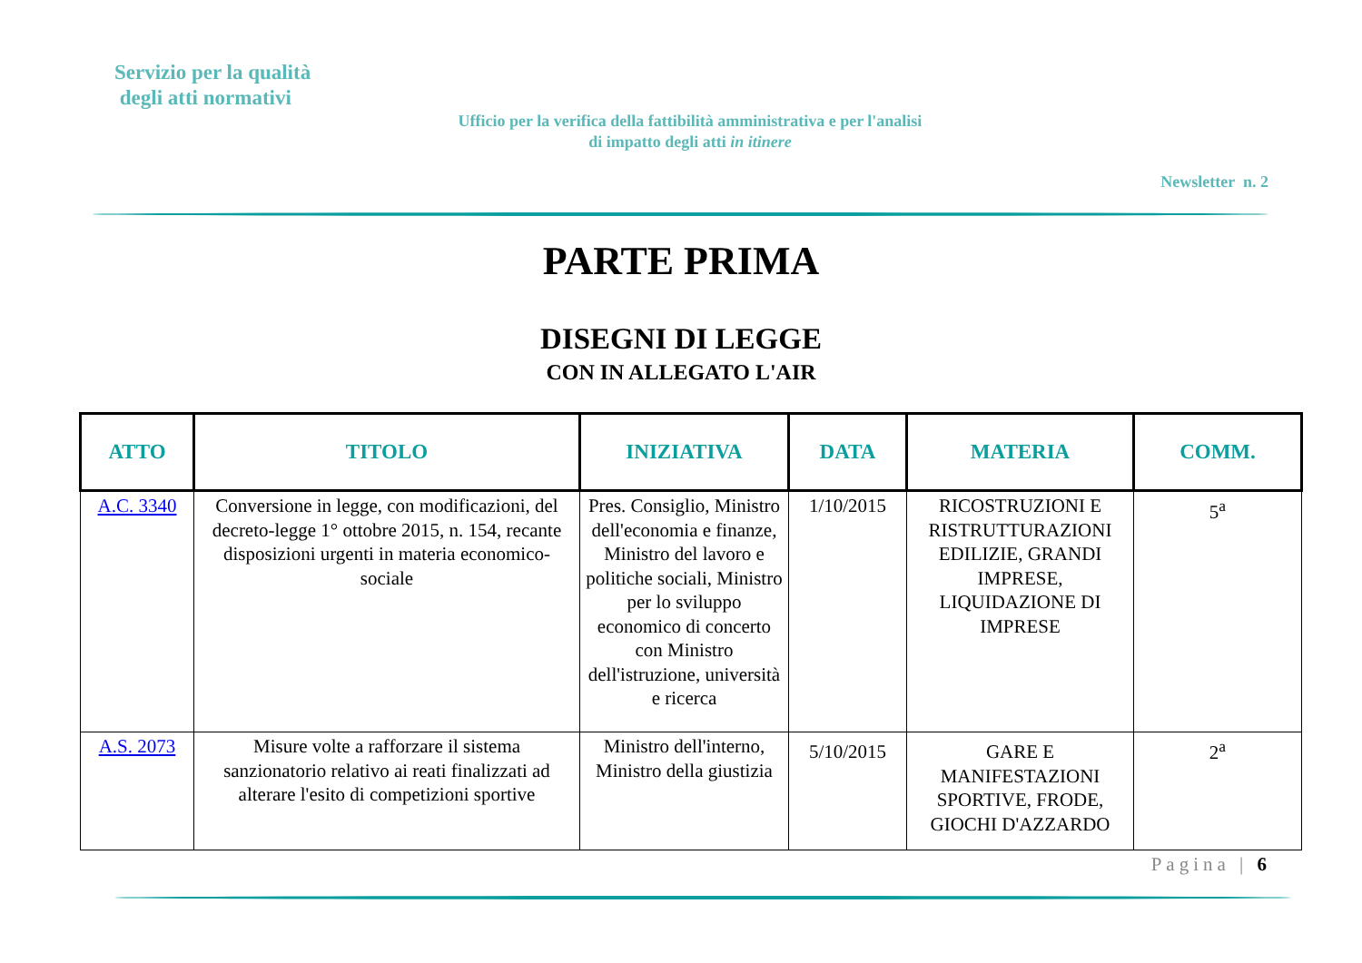Servizio per la qualità
degli atti normativi
Ufficio per la verifica della fattibilità amministrativa e per l'analisi di impatto degli atti in itinere
Newsletter n. 2
PARTE PRIMA
DISEGNI DI LEGGE
CON IN ALLEGATO L'AIR
| ATTO | TITOLO | INIZIATIVA | DATA | MATERIA | COMM. |
| --- | --- | --- | --- | --- | --- |
| A.C. 3340 | Conversione in legge, con modificazioni, del decreto-legge 1° ottobre 2015, n. 154, recante disposizioni urgenti in materia economico-sociale | Pres. Consiglio, Ministro dell'economia e finanze, Ministro del lavoro e politiche sociali, Ministro per lo sviluppo economico di concerto con Ministro dell'istruzione, università e ricerca | 1/10/2015 | RICOSTRUZIONI E RISTRUTTURAZIONI EDILIZIE, GRANDI IMPRESE, LIQUIDAZIONE DI IMPRESE | 5<sup>a</sup> |
| A.S. 2073 | Misure volte a rafforzare il sistema sanzionatorio relativo ai reati finalizzati ad alterare l'esito di competizioni sportive | Ministro dell'interno, Ministro della giustizia | 5/10/2015 | GARE E MANIFESTAZIONI SPORTIVE, FRODE, GIOCHI D'AZZARDO | 2<sup>a</sup> |
Pagina | 6